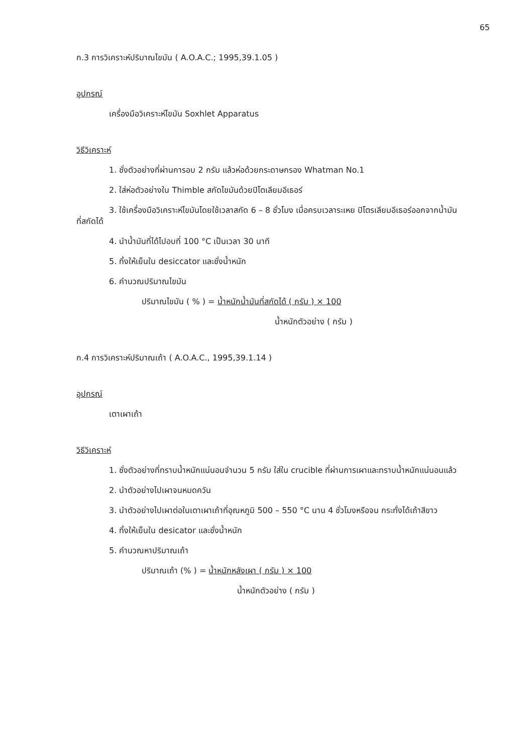65
ก.3 การวิเคราะห์ปริมาณไขมัน ( A.O.A.C.; 1995,39.1.05 )
อุปกรณ์
เครื่องมือวิเคราะห์ไขมัน Soxhlet Apparatus
วิธีวิเคราะห์
1. ชั่งตัวอย่างที่ผ่านการอบ 2 กรัม แล้วห่อด้วยกระดาษกรอง Whatman No.1
2. ใส่ห่อตัวอย่างใน Thimble สกัดไขมันด้วยปิโตเลียมอีเธอร์
3. ใช้เครื่องมือวิเคราะห์ไขมันโดยใช้เวลาสกัด 6 – 8 ชั่วโมง เมื่อครบเวลาระเหย ปิโตรเลียมอีเธอร์ออกจากน้ำมันที่สกัดได้
4. นำน้ำมันที่ได้ไปอบที่ 100 °C เป็นเวลา 30 นาที
5. ทิ้งให้เย็นใน desiccator และชั่งน้ำหนัก
6. คำนวณปริมาณไขมัน
ปริมาณไขมัน ( % ) = น้ำหนักน้ำมันที่สกัดได้ ( กรัม ) × 100
น้ำหนักตัวอย่าง ( กรัม )
ก.4 การวิเคราะห์ปริมาณเถ้า ( A.O.A.C., 1995,39.1.14 )
อุปกรณ์
เตาเผาเถ้า
วิธีวิเคราะห์
1. ชั่งตัวอย่างที่ทราบน้ำหนักแน่นอนจำนวน 5 กรัม ใส่ใน crucible ที่ผ่านการเผาและทราบน้ำหนักแน่นอนแล้ว
2. นำตัวอย่างไปเผาจนหมดควัน
3. นำตัวอย่างไปเผาต่อในเตาเผาเถ้าที่อุณหภูมิ 500 – 550 °C นาน 4 ชั่วโมงหรือจน กระทั่งได้เถ้าสีขาว
4. ทิ้งให้เย็นใน desicator และชั่งน้ำหนัก
5. คำนวณหาปริมาณเถ้า
ปริมาณเถ้า (% ) = น้ำหนักหลังเผา ( กรัม ) × 100
น้ำหนักตัวอย่าง ( กรัม )